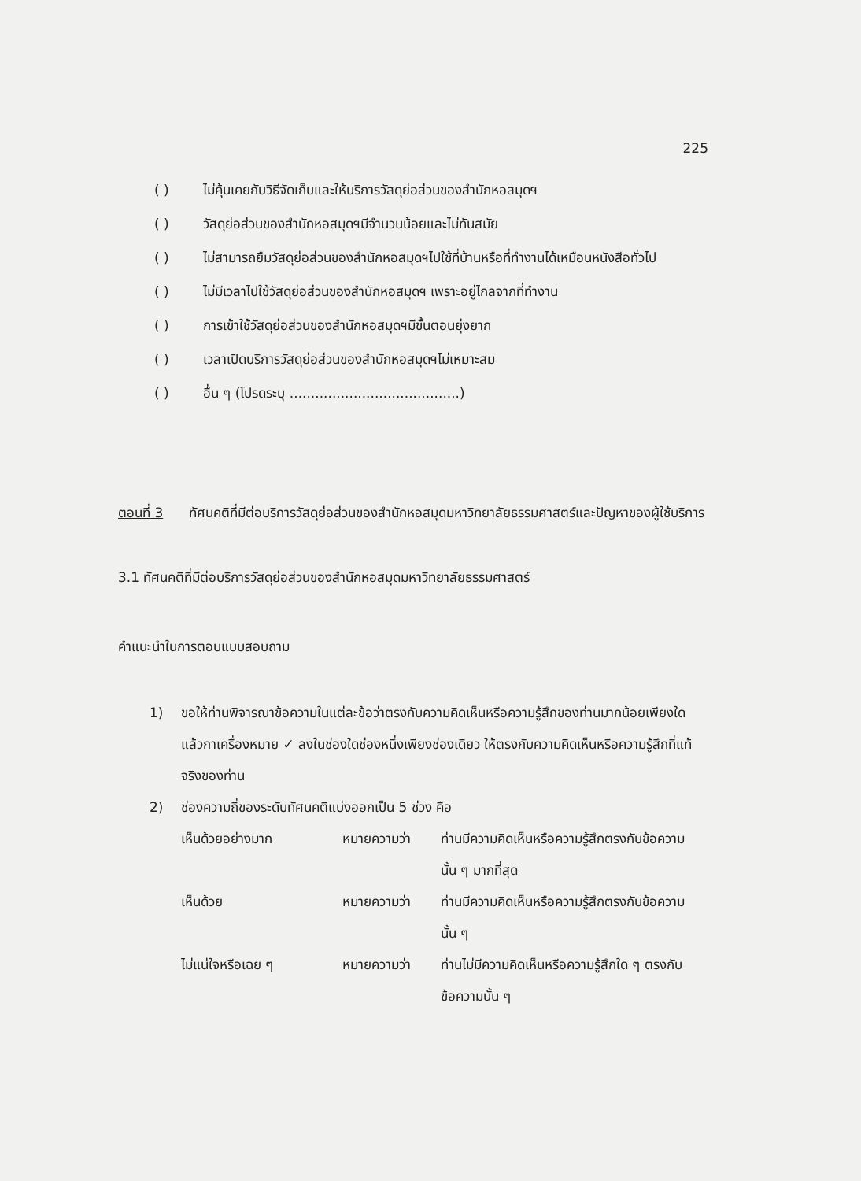225
( ) ไม่คุ้นเคยกับวิธีจัดเก็บและให้บริการวัสดุย่อส่วนของสำนักหอสมุดฯ
( ) วัสดุย่อส่วนของสำนักหอสมุดฯมีจำนวนน้อยและไม่ทันสมัย
( ) ไม่สามารถยืมวัสดุย่อส่วนของสำนักหอสมุดฯไปใช้ที่บ้านหรือที่ทำงานได้เหมือนหนังสือทั่วไป
( ) ไม่มีเวลาไปใช้วัสดุย่อส่วนของสำนักหอสมุดฯ เพราะอยู่ไกลจากที่ทำงาน
( ) การเข้าใช้วัสดุย่อส่วนของสำนักหอสมุดฯมีขั้นตอนยุ่งยาก
( ) เวลาเปิดบริการวัสดุย่อส่วนของสำนักหอสมุดฯไม่เหมาะสม
( ) อื่น ๆ (โปรดระบุ ........................................)
ตอนที่ 3 ทัศนคติที่มีต่อบริการวัสดุย่อส่วนของสำนักหอสมุดมหาวิทยาลัยธรรมศาสตร์และปัญหาของผู้ใช้บริการ
3.1 ทัศนคติที่มีต่อบริการวัสดุย่อส่วนของสำนักหอสมุดมหาวิทยาลัยธรรมศาสตร์
คำแนะนำในการตอบแบบสอบถาม
1) ขอให้ท่านพิจารณาข้อความในแต่ละข้อว่าตรงกับความคิดเห็นหรือความรู้สึกของท่านมากน้อยเพียงใด แล้วกาเครื่องหมาย ✓ ลงในช่องใดช่องหนึ่งเพียงช่องเดียว ให้ตรงกับความคิดเห็นหรือความรู้สึกที่แท้จริงของท่าน
2) ช่องความถี่ของระดับทัศนคติแบ่งออกเป็น 5 ช่วง คือ
เห็นด้วยอย่างมาก หมายความว่า ท่านมีความคิดเห็นหรือความรู้สึกตรงกับข้อความนั้น ๆ มากที่สุด
เห็นด้วย หมายความว่า ท่านมีความคิดเห็นหรือความรู้สึกตรงกับข้อความนั้น ๆ
ไม่แน่ใจหรือเฉย ๆ หมายความว่า ท่านไม่มีความคิดเห็นหรือความรู้สึกใด ๆ ตรงกับข้อความนั้น ๆ